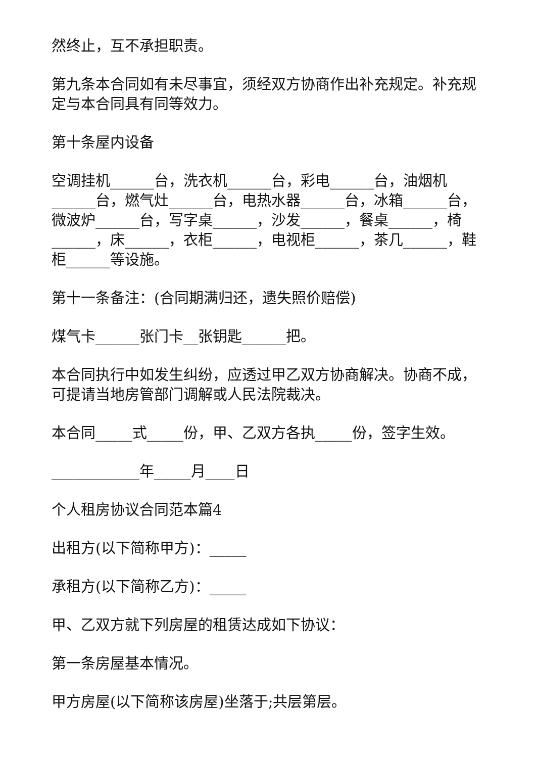然终止，互不承担职责。
第九条本合同如有未尽事宜，须经双方协商作出补充规定。补充规定与本合同具有同等效力。
第十条屋内设备
空调挂机______台，洗衣机______台，彩电______台，油烟机______台，燃气灶______台，电热水器______台，冰箱______台，微波炉______台，写字桌______，沙发______，餐桌______，椅______，床______，衣柜______，电视柜______，茶几______，鞋柜______等设施。
第十一条备注：(合同期满归还，遗失照价赔偿)
煤气卡______张门卡__张钥匙______把。
本合同执行中如发生纠纷，应透过甲乙双方协商解决。协商不成，可提请当地房管部门调解或人民法院裁决。
本合同_____式_____份，甲、乙双方各执_____份，签字生效。
____________年_____月____日
个人租房协议合同范本篇4
出租方(以下简称甲方)：_____
承租方(以下简称乙方)：_____
甲、乙双方就下列房屋的租赁达成如下协议：
第一条房屋基本情况。
甲方房屋(以下简称该房屋)坐落于;共层第层。